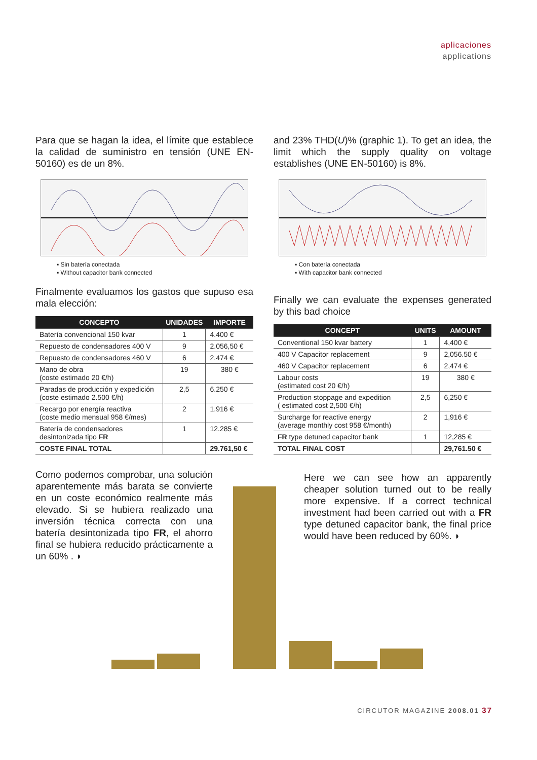aplicaciones
applications
Para que se hagan la idea, el límite que establece la calidad de suministro en tensión (UNE EN-50160) es de un 8%.
▪ Sin batería conectada
▪ Without capacitor bank connected
Finalmente evaluamos los gastos que supuso esa mala elección:
| CONCEPTO | UNIDADES | IMPORTE |
| --- | --- | --- |
| Batería convencional 150 kvar | 1 | 4.400 € |
| Repuesto de condensadores 400 V | 9 | 2.056,50 € |
| Repuesto de condensadores 460 V | 6 | 2.474 € |
| Mano de obra (coste estimado 20 €/h) | 19 | 380 € |
| Paradas de producción y expedición (coste estimado 2.500 €/h) | 2,5 | 6.250 € |
| Recargo por energía reactiva (coste medio mensual 958 €/mes) | 2 | 1.916 € |
| Batería de condensadores desintonizada tipo FR | 1 | 12.285 € |
| COSTE FINAL TOTAL | | 29.761,50 € |
Como podemos comprobar, una solución aparentemente más barata se convierte en un coste económico realmente más elevado. Si se hubiera realizado una inversión técnica correcta con una batería desintonizada tipo FR, el ahorro final se hubiera reducido prácticamente a un 60% . ◗
and 23% THD(U)% (graphic 1). To get an idea, the limit which the supply quality on voltage establishes (UNE EN-50160) is 8%.
▪ Con batería conectada
▪ With capacitor bank connected
Finally we can evaluate the expenses generated by this bad choice
| CONCEPT | UNITS | AMOUNT |
| --- | --- | --- |
| Conventional 150 kvar battery | 1 | 4,400 € |
| 400 V Capacitor replacement | 9 | 2,056.50 € |
| 460 V Capacitor replacement | 6 | 2,474 € |
| Labour costs (estimated cost 20 €/h) | 19 | 380 € |
| Production stoppage and expedition ( estimated cost 2,500 €/h) | 2,5 | 6,250 € |
| Surcharge for reactive energy (average monthly cost 958 €/month) | 2 | 1,916 € |
| FR type detuned capacitor bank | 1 | 12,285 € |
| TOTAL FINAL COST | | 29,761.50 € |
Here we can see how an apparently cheaper solution turned out to be really more expensive. If a correct technical investment had been carried out with a FR type detuned capacitor bank, the final price would have been reduced by 60%. ◗
CIRCUTOR MAGAZINE 2008.01 37